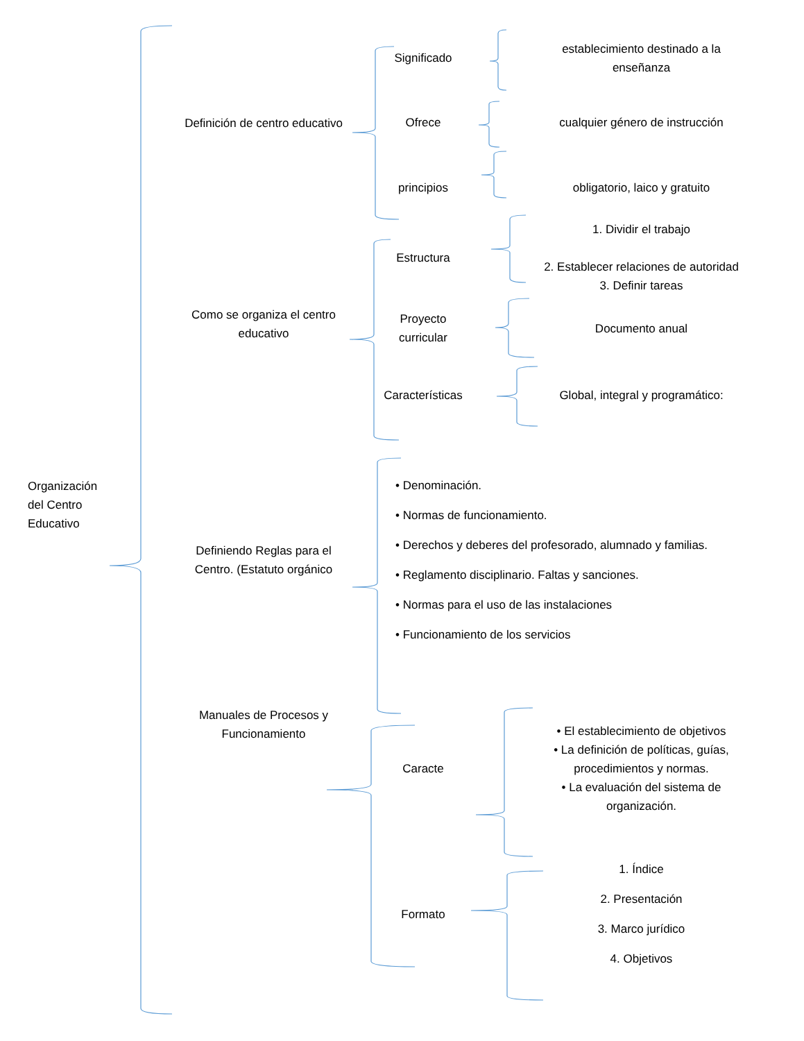Organización
del Centro
Educativo
Definición de centro educativo
Significado
establecimiento destinado a la
enseñanza
Ofrece
cualquier género de instrucción
principios obligatorio, laico y gratuito
Como se organiza el centro
educativo
Estructura
1. Dividir el trabajo
2. Establecer relaciones de autoridad
3. Definir tareas
Proyecto
curricular
Documento anual
Características
Global, integral y programático:
Definiendo Reglas para el
Centro. (Estatuto orgánico
• Denominación.
• Normas de funcionamiento.
• Derechos y deberes del profesorado, alumnado y familias.
• Reglamento disciplinario. Faltas y sanciones.
• Normas para el uso de las instalaciones
• Funcionamiento de los servicios
Manuales de Procesos y
Funcionamiento
Caracte
• El establecimiento de objetivos
• La definición de políticas, guías,
procedimientos y normas.
• La evaluación del sistema de
organización.
Formato
1. Índice
2. Presentación
3. Marco jurídico
4. Objetivos